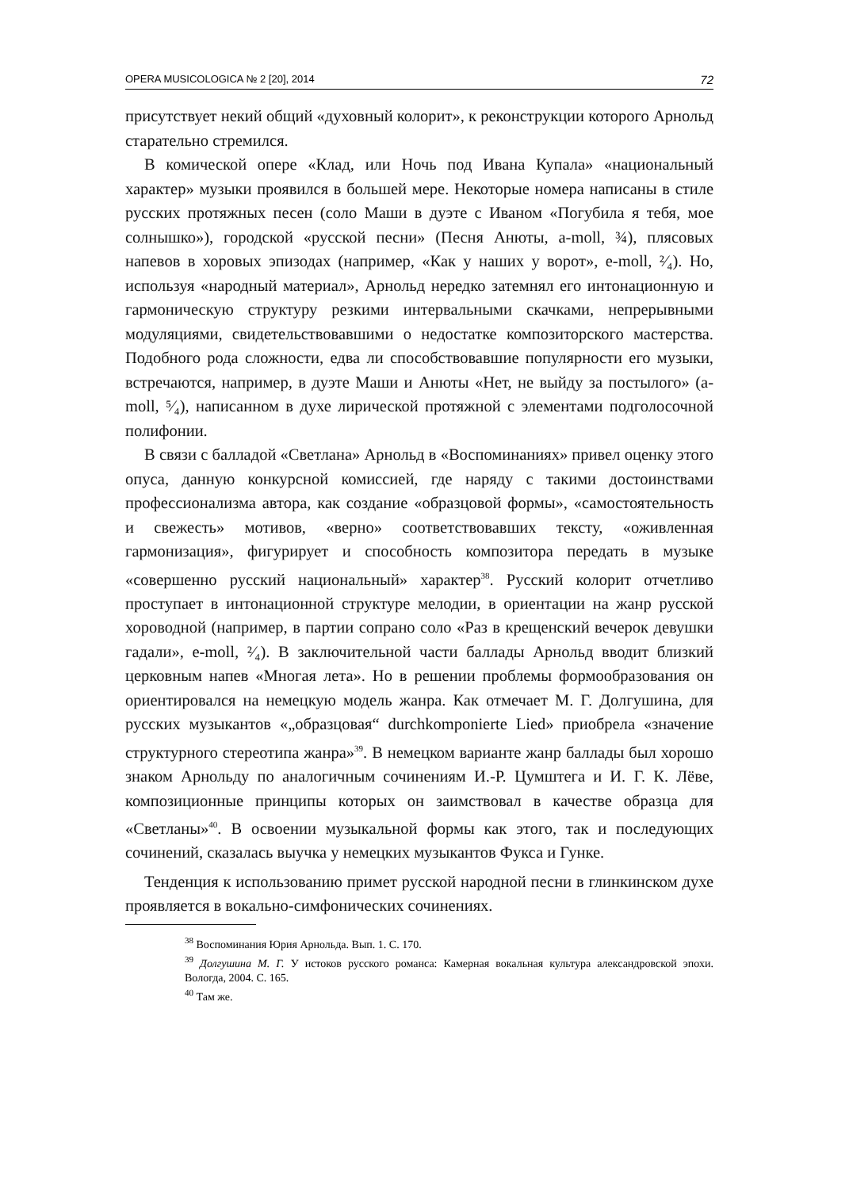OPERA MUSICOLOGICA № 2 [20], 2014 72
присутствует некий общий «духовный колорит», к реконструкции которого Арнольд старательно стремился.
В комической опере «Клад, или Ночь под Ивана Купала» «национальный характер» музыки проявился в большей мере. Некоторые номера написаны в стиле русских протяжных песен (соло Маши в дуэте с Иваном «Погубила я тебя, мое солнышко»), городской «русской песни» (Песня Анюты, a-moll, ¾), плясовых напевов в хоровых эпизодах (например, «Как у наших у ворот», e-moll, ²⁄₄). Но, используя «народный материал», Арнольд нередко затемнял его интонационную и гармоническую структуру резкими интервальными скачками, непрерывными модуляциями, свидетельствовавшими о недостатке композиторского мастерства. Подобного рода сложности, едва ли способствовавшие популярности его музыки, встречаются, например, в дуэте Маши и Анюты «Нет, не выйду за постылого» (a-moll, ⁵⁄₄), написанном в духе лирической протяжной с элементами подголосочной полифонии.
В связи с балладой «Светлана» Арнольд в «Воспоминаниях» привел оценку этого опуса, данную конкурсной комиссией, где наряду с такими достоинствами профессионализма автора, как создание «образцовой формы», «самостоятельность и свежесть» мотивов, «верно» соответствовавших тексту, «оживленная гармонизация», фигурирует и способность композитора передать в музыке «совершенно русский национальный» характер<sup>38</sup>. Русский колорит отчетливо проступает в интонационной структуре мелодии, в ориентации на жанр русской хороводной (например, в партии сопрано соло «Раз в крещенский вечерок девушки гадали», e-moll, ²⁄₄). В заключительной части баллады Арнольд вводит близкий церковным напев «Многая лета». Но в решении проблемы формообразования он ориентировался на немецкую модель жанра. Как отмечает М. Г. Долгушина, для русских музыкантов «„образцовая“ durchkomponierte Lied» приобрела «значение структурного стереотипа жанра»<sup>39</sup>. В немецком варианте жанр баллады был хорошо знаком Арнольду по аналогичным сочинениям И.-Р. Цумштега и И. Г. К. Лёве, композиционные принципы которых он заимствовал в качестве образца для «Светланы»<sup>40</sup>. В освоении музыкальной формы как этого, так и последующих сочинений, сказалась выучка у немецких музыкантов Фукса и Гунке.
Тенденция к использованию примет русской народной песни в глинкинском духе проявляется в вокально-симфонических сочинениях.
<sup>38</sup> Воспоминания Юрия Арнольда. Вып. 1. С. 170.
<sup>39</sup> Долгушина М. Г. У истоков русского романса: Камерная вокальная культура александровской эпохи. Вологда, 2004. С. 165.
<sup>40</sup> Там же.